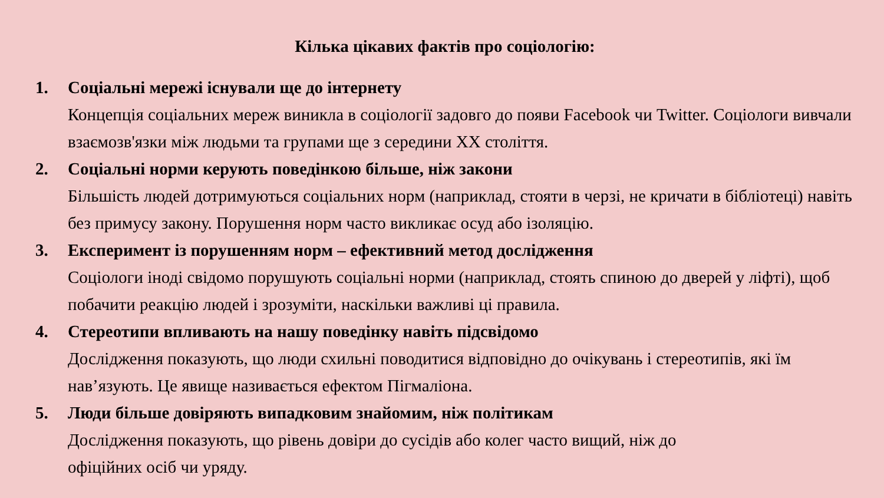Кілька цікавих фактів про соціологію:
1. Соціальні мережі існували ще до інтернету
Концепція соціальних мереж виникла в соціології задовго до появи Facebook чи Twitter. Соціологи вивчали взаємозв'язки між людьми та групами ще з середини XX століття.
2. Соціальні норми керують поведінкою більше, ніж закони
Більшість людей дотримуються соціальних норм (наприклад, стояти в черзі, не кричати в бібліотеці) навіть без примусу закону. Порушення норм часто викликає осуд або ізоляцію.
3. Експеримент із порушенням норм – ефективний метод дослідження
Соціологи іноді свідомо порушують соціальні норми (наприклад, стоять спиною до дверей у ліфті), щоб побачити реакцію людей і зрозуміти, наскільки важливі ці правила.
4. Стереотипи впливають на нашу поведінку навіть підсвідомо
Дослідження показують, що люди схильні поводитися відповідно до очікувань і стереотипів, які їм нав’язують. Це явище називається ефектом Пігмаліона.
5. Люди більше довіряють випадковим знайомим, ніж політикам
Дослідження показують, що рівень довіри до сусідів або колег часто вищий, ніж до
офіційних осіб чи уряду.